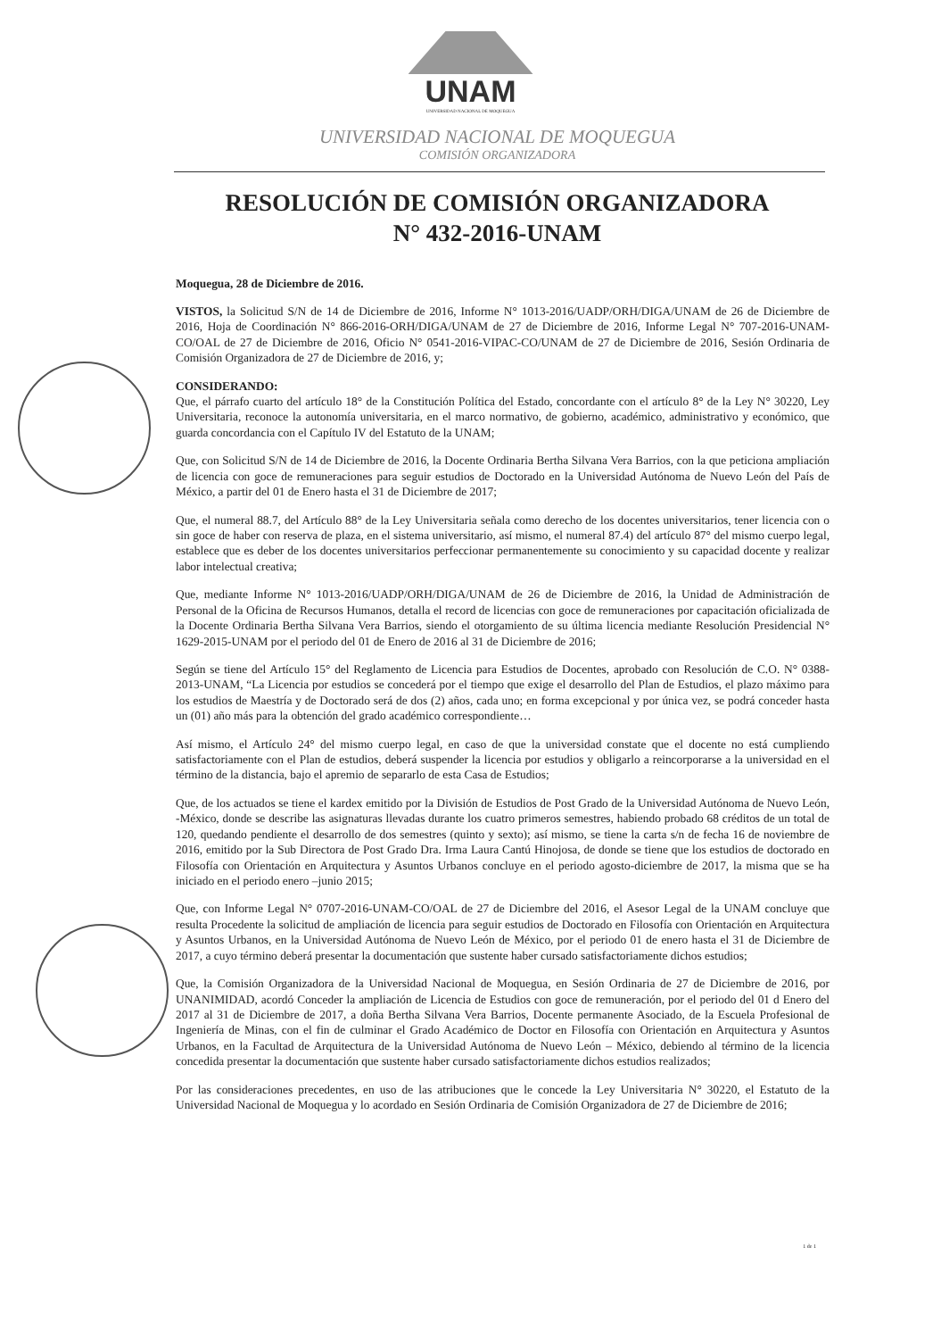UNAM
UNIVERSIDAD NACIONAL DE MOQUEGUA
UNIVERSIDAD NACIONAL DE MOQUEGUA
COMISIÓN ORGANIZADORA
RESOLUCIÓN DE COMISIÓN ORGANIZADORA
N° 432-2016-UNAM
Moquegua, 28 de Diciembre de 2016.
VISTOS, la Solicitud S/N de 14 de Diciembre de 2016, Informe N° 1013-2016/UADP/ORH/DIGA/UNAM de 26 de Diciembre de 2016, Hoja de Coordinación N° 866-2016-ORH/DIGA/UNAM de 27 de Diciembre de 2016, Informe Legal N° 707-2016-UNAM-CO/OAL de 27 de Diciembre de 2016, Oficio N° 0541-2016-VIPAC-CO/UNAM de 27 de Diciembre de 2016, Sesión Ordinaria de Comisión Organizadora de 27 de Diciembre de 2016, y;
CONSIDERANDO:
Que, el párrafo cuarto del artículo 18° de la Constitución Política del Estado, concordante con el artículo 8° de la Ley N° 30220, Ley Universitaria, reconoce la autonomía universitaria, en el marco normativo, de gobierno, académico, administrativo y económico, que guarda concordancia con el Capítulo IV del Estatuto de la UNAM;
Que, con Solicitud S/N de 14 de Diciembre de 2016, la Docente Ordinaria Bertha Silvana Vera Barrios, con la que peticiona ampliación de licencia con goce de remuneraciones para seguir estudios de Doctorado en la Universidad Autónoma de Nuevo León del País de México, a partir del 01 de Enero hasta el 31 de Diciembre de 2017;
Que, el numeral 88.7, del Artículo 88° de la Ley Universitaria señala como derecho de los docentes universitarios, tener licencia con o sin goce de haber con reserva de plaza, en el sistema universitario, así mismo, el numeral 87.4) del artículo 87° del mismo cuerpo legal, establece que es deber de los docentes universitarios perfeccionar permanentemente su conocimiento y su capacidad docente y realizar labor intelectual creativa;
Que, mediante Informe N° 1013-2016/UADP/ORH/DIGA/UNAM de 26 de Diciembre de 2016, la Unidad de Administración de Personal de la Oficina de Recursos Humanos, detalla el record de licencias con goce de remuneraciones por capacitación oficializada de la Docente Ordinaria Bertha Silvana Vera Barrios, siendo el otorgamiento de su última licencia mediante Resolución Presidencial N° 1629-2015-UNAM por el periodo del 01 de Enero de 2016 al 31 de Diciembre de 2016;
Según se tiene del Artículo 15° del Reglamento de Licencia para Estudios de Docentes, aprobado con Resolución de C.O. N° 0388-2013-UNAM, “La Licencia por estudios se concederá por el tiempo que exige el desarrollo del Plan de Estudios, el plazo máximo para los estudios de Maestría y de Doctorado será de dos (2) años, cada uno; en forma excepcional y por única vez, se podrá conceder hasta un (01) año más para la obtención del grado académico correspondiente…
Así mismo, el Artículo 24° del mismo cuerpo legal, en caso de que la universidad constate que el docente no está cumpliendo satisfactoriamente con el Plan de estudios, deberá suspender la licencia por estudios y obligarlo a reincorporarse a la universidad en el término de la distancia, bajo el apremio de separarlo de esta Casa de Estudios;
Que, de los actuados se tiene el kardex emitido por la División de Estudios de Post Grado de la Universidad Autónoma de Nuevo León, -México, donde se describe las asignaturas llevadas durante los cuatro primeros semestres, habiendo probado 68 créditos de un total de 120, quedando pendiente el desarrollo de dos semestres (quinto y sexto); así mismo, se tiene la carta s/n de fecha 16 de noviembre de 2016, emitido por la Sub Directora de Post Grado Dra. Irma Laura Cantú Hinojosa, de donde se tiene que los estudios de doctorado en Filosofía con Orientación en Arquitectura y Asuntos Urbanos concluye en el periodo agosto-diciembre de 2017, la misma que se ha iniciado en el periodo enero –junio 2015;
Que, con Informe Legal N° 0707-2016-UNAM-CO/OAL de 27 de Diciembre del 2016, el Asesor Legal de la UNAM concluye que resulta Procedente la solicitud de ampliación de licencia para seguir estudios de Doctorado en Filosofía con Orientación en Arquitectura y Asuntos Urbanos, en la Universidad Autónoma de Nuevo León de México, por el periodo 01 de enero hasta el 31 de Diciembre de 2017, a cuyo término deberá presentar la documentación que sustente haber cursado satisfactoriamente dichos estudios;
Que, la Comisión Organizadora de la Universidad Nacional de Moquegua, en Sesión Ordinaria de 27 de Diciembre de 2016, por UNANIMIDAD, acordó Conceder la ampliación de Licencia de Estudios con goce de remuneración, por el periodo del 01 d Enero del 2017 al 31 de Diciembre de 2017, a doña Bertha Silvana Vera Barrios, Docente permanente Asociado, de la Escuela Profesional de Ingeniería de Minas, con el fin de culminar el Grado Académico de Doctor en Filosofía con Orientación en Arquitectura y Asuntos Urbanos, en la Facultad de Arquitectura de la Universidad Autónoma de Nuevo León – México, debiendo al término de la licencia concedida presentar la documentación que sustente haber cursado satisfactoriamente dichos estudios realizados;
Por las consideraciones precedentes, en uso de las atribuciones que le concede la Ley Universitaria N° 30220, el Estatuto de la Universidad Nacional de Moquegua y lo acordado en Sesión Ordinaria de Comisión Organizadora de 27 de Diciembre de 2016;
1 de 1